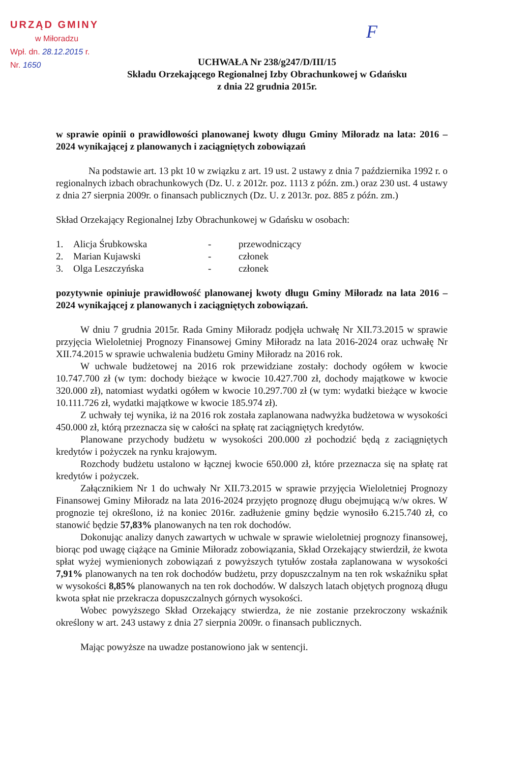URZĄD GMINY
w Miłoradzu
Wpł. dn. 28.12.2015 r.
Nr. 1650
F
UCHWAŁA Nr 238/g247/D/III/15
Składu Orzekającego Regionalnej Izby Obrachunkowej w Gdańsku
z dnia 22 grudnia 2015r.
w sprawie opinii o prawidłowości planowanej kwoty długu Gminy Miłoradz na lata: 2016 – 2024 wynikającej z planowanych i zaciągniętych zobowiązań
Na podstawie art. 13 pkt 10 w związku z art. 19 ust. 2 ustawy z dnia 7 października 1992 r. o regionalnych izbach obrachunkowych (Dz. U. z 2012r. poz. 1113 z późn. zm.) oraz 230 ust. 4 ustawy z dnia 27 sierpnia 2009r. o finansach publicznych (Dz. U. z 2013r. poz. 885 z późn. zm.)
Skład Orzekający Regionalnej Izby Obrachunkowej w Gdańsku w osobach:
| 1. | Alicja Śrubkowska | - | przewodniczący |
| 2. | Marian Kujawski | - | członek |
| 3. | Olga Leszczyńska | - | członek |
pozytywnie opiniuje prawidłowość planowanej kwoty długu Gminy Miłoradz na lata 2016 – 2024 wynikającej z planowanych i zaciągniętych zobowiązań.
W dniu 7 grudnia 2015r. Rada Gminy Miłoradz podjęła uchwałę Nr XII.73.2015 w sprawie przyjęcia Wieloletniej Prognozy Finansowej Gminy Miłoradz na lata 2016-2024 oraz uchwałę Nr XII.74.2015 w sprawie uchwalenia budżetu Gminy Miłoradz na 2016 rok.
W uchwale budżetowej na 2016 rok przewidziane zostały: dochody ogółem w kwocie 10.747.700 zł (w tym: dochody bieżące w kwocie 10.427.700 zł, dochody majątkowe w kwocie 320.000 zł), natomiast wydatki ogółem w kwocie 10.297.700 zł (w tym: wydatki bieżące w kwocie 10.111.726 zł, wydatki majątkowe w kwocie 185.974 zł).
Z uchwały tej wynika, iż na 2016 rok została zaplanowana nadwyżka budżetowa w wysokości 450.000 zł, którą przeznacza się w całości na spłatę rat zaciągniętych kredytów.
Planowane przychody budżetu w wysokości 200.000 zł pochodzić będą z zaciągniętych kredytów i pożyczek na rynku krajowym.
Rozchody budżetu ustalono w łącznej kwocie 650.000 zł, które przeznacza się na spłatę rat kredytów i pożyczek.
Załącznikiem Nr 1 do uchwały Nr XII.73.2015 w sprawie przyjęcia Wieloletniej Prognozy Finansowej Gminy Miłoradz na lata 2016-2024 przyjęto prognozę długu obejmującą w/w okres. W prognozie tej określono, iż na koniec 2016r. zadłużenie gminy będzie wynosiło 6.215.740 zł, co stanowić będzie 57,83% planowanych na ten rok dochodów.
Dokonując analizy danych zawartych w uchwale w sprawie wieloletniej prognozy finansowej, biorąc pod uwagę ciążące na Gminie Miłoradz zobowiązania, Skład Orzekający stwierdził, że kwota spłat wyżej wymienionych zobowiązań z powyższych tytułów została zaplanowana w wysokości 7,91% planowanych na ten rok dochodów budżetu, przy dopuszczalnym na ten rok wskaźniku spłat w wysokości 8,85% planowanych na ten rok dochodów. W dalszych latach objętych prognozą długu kwota spłat nie przekracza dopuszczalnych górnych wysokości.
Wobec powyższego Skład Orzekający stwierdza, że nie zostanie przekroczony wskaźnik określony w art. 243 ustawy z dnia 27 sierpnia 2009r. o finansach publicznych.
Mając powyższe na uwadze postanowiono jak w sentencji.